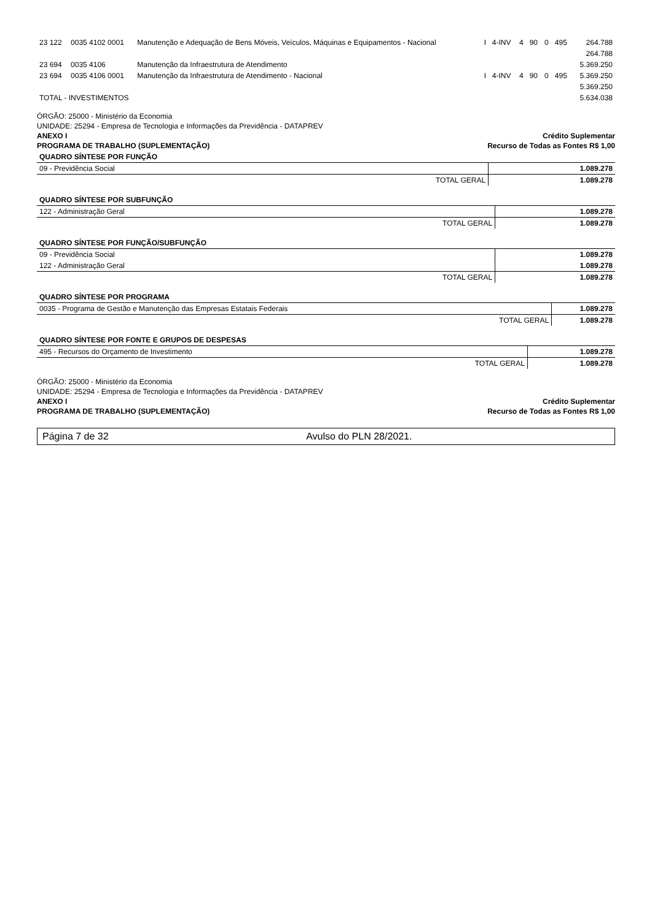| 23 122 | 0035 4102 0001 | Manutenção e Adequação de Bens Móveis, Veículos, Máquinas e Equipamentos - Nacional | I | 4-INV | 4 | 90 | 0 | 495 | 264.788 |
| | | | | | | | | | 264.788 |
| 23 694 | 0035 4106 | Manutenção da Infraestrutura de Atendimento | | | | | | | 5.369.250 |
| 23 694 | 0035 4106 0001 | Manutenção da Infraestrutura de Atendimento - Nacional | I | 4-INV | 4 | 90 | 0 | 495 | 5.369.250 |
| | | | | | | | | | 5.369.250 |
| TOTAL - INVESTIMENTOS | | | | | | | | | 5.634.038 |
ÓRGÃO: 25000 - Ministério da Economia
UNIDADE: 25294 - Empresa de Tecnologia e Informações da Previdência - DATAPREV
ANEXO I Crédito Suplementar
PROGRAMA DE TRABALHO (SUPLEMENTAÇÃO) Recurso de Todas as Fontes R$ 1,00
| QUADRO SÍNTESE POR FUNÇÃO | | |
| --- | --- | --- |
| 09 - Previdência Social | | 1.089.278 |
| | TOTAL GERAL | 1.089.278 |
| QUADRO SÍNTESE POR SUBFUNÇÃO | | |
| --- | --- | --- |
| 122 - Administração Geral | | 1.089.278 |
| | TOTAL GERAL | 1.089.278 |
| QUADRO SÍNTESE POR FUNÇÃO/SUBFUNÇÃO | | |
| --- | --- | --- |
| 09 - Previdência Social | | 1.089.278 |
| 122 - Administração Geral | | 1.089.278 |
| | TOTAL GERAL | 1.089.278 |
| QUADRO SÍNTESE POR PROGRAMA | | |
| --- | --- | --- |
| 0035 - Programa de Gestão e Manutenção das Empresas Estatais Federais | | 1.089.278 |
| | TOTAL GERAL | 1.089.278 |
| QUADRO SÍNTESE POR FONTE E GRUPOS DE DESPESAS | | |
| --- | --- | --- |
| 495 - Recursos do Orçamento de Investimento | | 1.089.278 |
| | TOTAL GERAL | 1.089.278 |
ÓRGÃO: 25000 - Ministério da Economia
UNIDADE: 25294 - Empresa de Tecnologia e Informações da Previdência - DATAPREV
ANEXO I Crédito Suplementar
PROGRAMA DE TRABALHO (SUPLEMENTAÇÃO) Recurso de Todas as Fontes R$ 1,00
Página 7 de 32 Avulso do PLN 28/2021.